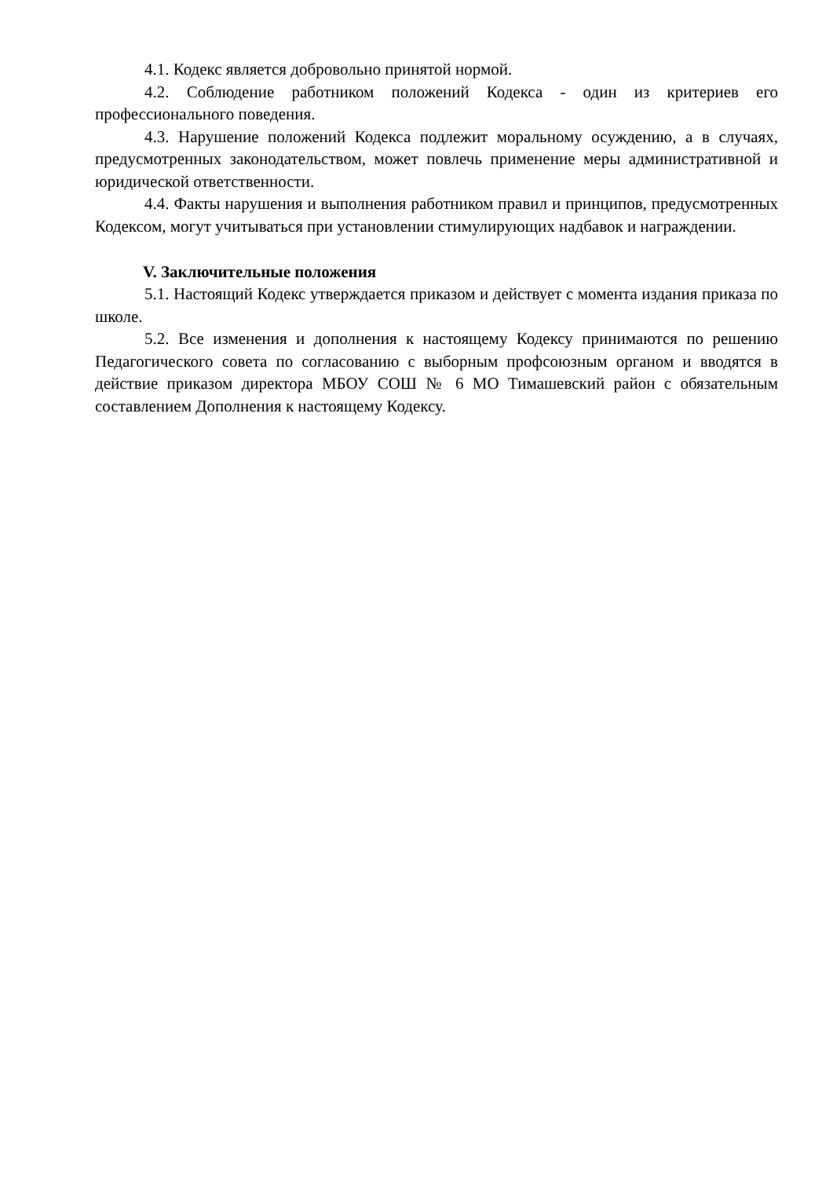4.1. Кодекс является добровольно принятой нормой.
4.2. Соблюдение работником положений Кодекса - один из критериев его профессионального поведения.
4.3. Нарушение положений Кодекса подлежит моральному осуждению, а в случаях, предусмотренных законодательством, может повлечь применение меры административной и юридической ответственности.
4.4. Факты нарушения и выполнения работником правил и принципов, предусмотренных Кодексом, могут учитываться при установлении стимулирующих надбавок и награждении.
V. Заключительные положения
5.1. Настоящий Кодекс утверждается приказом и действует с момента издания приказа по школе.
5.2. Все изменения и дополнения к настоящему Кодексу принимаются по решению Педагогического совета по согласованию с выборным профсоюзным органом и вводятся в действие приказом директора МБОУ СОШ № 6 МО Тимашевский район с обязательным составлением Дополнения к настоящему Кодексу.